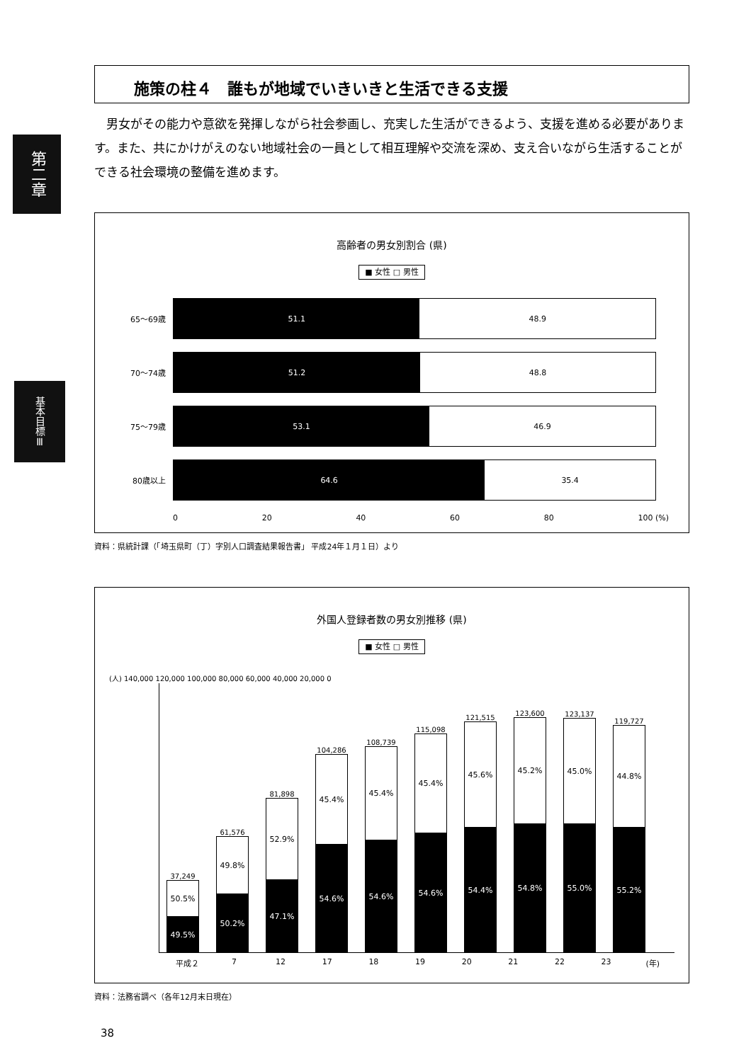第二章
基本目標Ⅲ
施策の柱４　誰もが地域でいきいきと生活できる支援
男女がその能力や意欲を発揮しながら社会参画し、充実した生活ができるよう、支援を進める必要があります。また、共にかけがえのない地域社会の一員として相互理解や交流を深め、支え合いながら生活することができる社会環境の整備を進めます。
高齢者の男女別割合 (県)
■ 女性 □ 男性
65～69歳
51.1 48.9
70～74歳
51.2 48.8
75～79歳
53.1 46.9
80歳以上
64.6 35.4
0 20 40 60 80 100 (%)
資料：県統計課（「埼玉県町（丁）字別人口調査結果報告書」 平成24年１月１日）より
外国人登録者数の男女別推移 (県)
■ 女性 □ 男性
(人) 140,000 120,000 100,000 80,000 60,000 40,000 20,000 0
37,249
50.5%
49.5%
61,576
49.8%
50.2%
81,898
52.9%
47.1%
104,286
45.4%
54.6%
108,739
45.4%
54.6%
115,098
45.4%
54.6%
121,515
45.6%
54.4%
123,600
45.2%
54.8%
123,137
45.0%
55.0%
119,727
44.8%
55.2%
平成２ 7 12 17 18 19 20 21 22 23 (年)
資料：法務省調べ（各年12月末日現在）
38